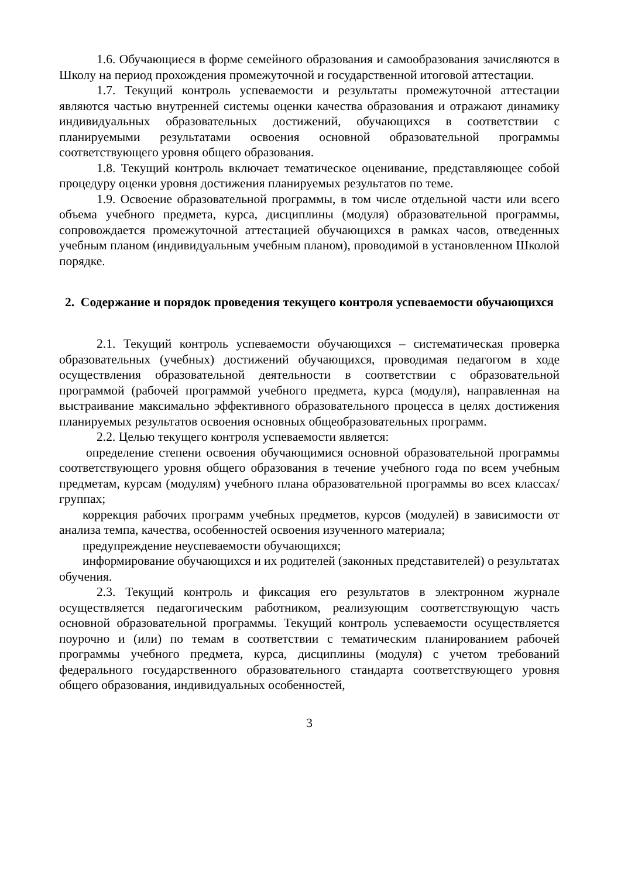1.6. Обучающиеся в форме семейного образования и самообразования зачисляются в Школу на период прохождения промежуточной и государственной итоговой аттестации.
1.7. Текущий контроль успеваемости и результаты промежуточной аттестации являются частью внутренней системы оценки качества образования и отражают динамику индивидуальных образовательных достижений, обучающихся в соответствии с планируемыми результатами освоения основной образовательной программы соответствующего уровня общего образования.
1.8. Текущий контроль включает тематическое оценивание, представляющее собой процедуру оценки уровня достижения планируемых результатов по теме.
1.9. Освоение образовательной программы, в том числе отдельной части или всего объема учебного предмета, курса, дисциплины (модуля) образовательной программы, сопровождается промежуточной аттестацией обучающихся в рамках часов, отведенных учебным планом (индивидуальным учебным планом), проводимой в установленном Школой порядке.
2. Содержание и порядок проведения текущего контроля успеваемости обучающихся
2.1. Текущий контроль успеваемости обучающихся – систематическая проверка образовательных (учебных) достижений обучающихся, проводимая педагогом в ходе осуществления образовательной деятельности в соответствии с образовательной программой (рабочей программой учебного предмета, курса (модуля), направленная на выстраивание максимально эффективного образовательного процесса в целях достижения планируемых результатов освоения основных общеобразовательных программ.
2.2. Целью текущего контроля успеваемости является:
определение степени освоения обучающимися основной образовательной программы соответствующего уровня общего образования в течение учебного года по всем учебным предметам, курсам (модулям) учебного плана образовательной программы во всех классах/группах;
коррекция рабочих программ учебных предметов, курсов (модулей) в зависимости от анализа темпа, качества, особенностей освоения изученного материала;
предупреждение неуспеваемости обучающихся;
информирование обучающихся и их родителей (законных представителей) о результатах обучения.
2.3. Текущий контроль и фиксация его результатов в электронном журнале осуществляется педагогическим работником, реализующим соответствующую часть основной образовательной программы. Текущий контроль успеваемости осуществляется поурочно и (или) по темам в соответствии с тематическим планированием рабочей программы учебного предмета, курса, дисциплины (модуля) с учетом требований федерального государственного образовательного стандарта соответствующего уровня общего образования, индивидуальных особенностей,
3